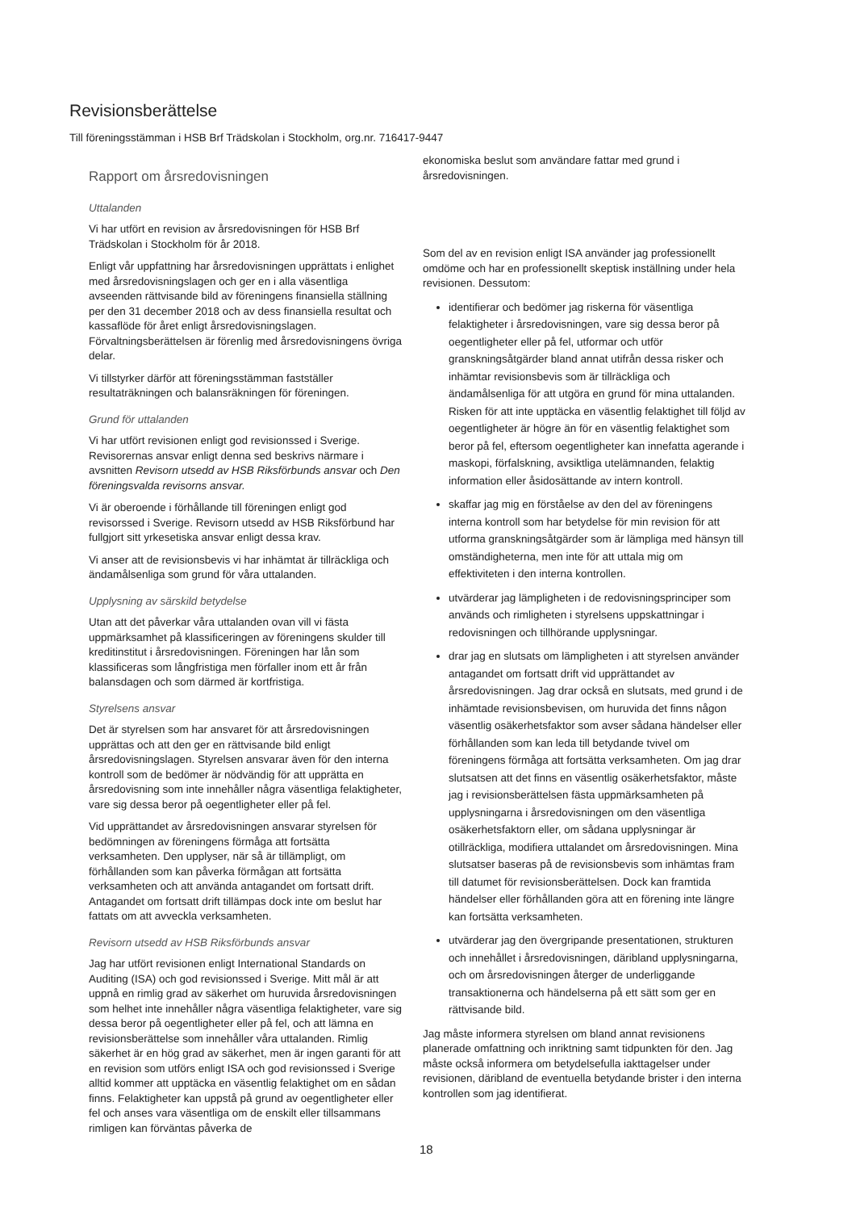Revisionsberättelse
Till föreningsstämman i HSB Brf Trädskolan i Stockholm, org.nr. 716417-9447
Rapport om årsredovisningen
Uttalanden
Vi har utfört en revision av årsredovisningen för HSB Brf Trädskolan i Stockholm för år 2018.
Enligt vår uppfattning har årsredovisningen upprättats i enlighet med årsredovisningslagen och ger en i alla väsentliga avseenden rättvisande bild av föreningens finansiella ställning per den 31 december 2018 och av dess finansiella resultat och kassaflöde för året enligt årsredovisningslagen. Förvaltningsberättelsen är förenlig med årsredovisningens övriga delar.
Vi tillstyrker därför att föreningsstämman fastställer resultaträkningen och balansräkningen för föreningen.
Grund för uttalanden
Vi har utfört revisionen enligt god revisionssed i Sverige. Revisorernas ansvar enligt denna sed beskrivs närmare i avsnitten Revisorn utsedd av HSB Riksförbunds ansvar och Den föreningsvalda revisorns ansvar.
Vi är oberoende i förhållande till föreningen enligt god revisorssed i Sverige. Revisorn utsedd av HSB Riksförbund har fullgjort sitt yrkesetiska ansvar enligt dessa krav.
Vi anser att de revisionsbevis vi har inhämtat är tillräckliga och ändamålsenliga som grund för våra uttalanden.
Upplysning av särskild betydelse
Utan att det påverkar våra uttalanden ovan vill vi fästa uppmärksamhet på klassificeringen av föreningens skulder till kreditinstitut i årsredovisningen. Föreningen har lån som klassificeras som långfristiga men förfaller inom ett år från balansdagen och som därmed är kortfristiga.
Styrelsens ansvar
Det är styrelsen som har ansvaret för att årsredovisningen upprättas och att den ger en rättvisande bild enligt årsredovisningslagen. Styrelsen ansvarar även för den interna kontroll som de bedömer är nödvändig för att upprätta en årsredovisning som inte innehåller några väsentliga felaktigheter, vare sig dessa beror på oegentligheter eller på fel.
Vid upprättandet av årsredovisningen ansvarar styrelsen för bedömningen av föreningens förmåga att fortsätta verksamheten. Den upplyser, när så är tillämpligt, om förhållanden som kan påverka förmågan att fortsätta verksamheten och att använda antagandet om fortsatt drift. Antagandet om fortsatt drift tillämpas dock inte om beslut har fattats om att avveckla verksamheten.
Revisorn utsedd av HSB Riksförbunds ansvar
Jag har utfört revisionen enligt International Standards on Auditing (ISA) och god revisionssed i Sverige. Mitt mål är att uppnå en rimlig grad av säkerhet om huruvida årsredovisningen som helhet inte innehåller några väsentliga felaktigheter, vare sig dessa beror på oegentligheter eller på fel, och att lämna en revisionsberättelse som innehåller våra uttalanden. Rimlig säkerhet är en hög grad av säkerhet, men är ingen garanti för att en revision som utförs enligt ISA och god revisionssed i Sverige alltid kommer att upptäcka en väsentlig felaktighet om en sådan finns. Felaktigheter kan uppstå på grund av oegentligheter eller fel och anses vara väsentliga om de enskilt eller tillsammans rimligen kan förväntas påverka de
ekonomiska beslut som användare fattar med grund i årsredovisningen.
Som del av en revision enligt ISA använder jag professionellt omdöme och har en professionellt skeptisk inställning under hela revisionen. Dessutom:
identifierar och bedömer jag riskerna för väsentliga felaktigheter i årsredovisningen, vare sig dessa beror på oegentligheter eller på fel, utformar och utför granskningsåtgärder bland annat utifrån dessa risker och inhämtar revisionsbevis som är tillräckliga och ändamålsenliga för att utgöra en grund för mina uttalanden. Risken för att inte upptäcka en väsentlig felaktighet till följd av oegentligheter är högre än för en väsentlig felaktighet som beror på fel, eftersom oegentligheter kan innefatta agerande i maskopi, förfalskning, avsiktliga utelämnanden, felaktig information eller åsidosättande av intern kontroll.
skaffar jag mig en förståelse av den del av föreningens interna kontroll som har betydelse för min revision för att utforma granskningsåtgärder som är lämpliga med hänsyn till omständigheterna, men inte för att uttala mig om effektiviteten i den interna kontrollen.
utvärderar jag lämpligheten i de redovisningsprinciper som används och rimligheten i styrelsens uppskattningar i redovisningen och tillhörande upplysningar.
drar jag en slutsats om lämpligheten i att styrelsen använder antagandet om fortsatt drift vid upprättandet av årsredovisningen. Jag drar också en slutsats, med grund i de inhämtade revisionsbevisen, om huruvida det finns någon väsentlig osäkerhetsfaktor som avser sådana händelser eller förhållanden som kan leda till betydande tvivel om föreningens förmåga att fortsätta verksamheten. Om jag drar slutsatsen att det finns en väsentlig osäkerhetsfaktor, måste jag i revisionsberättelsen fästa uppmärksamheten på upplysningarna i årsredovisningen om den väsentliga osäkerhetsfaktorn eller, om sådana upplysningar är otillräckliga, modifiera uttalandet om årsredovisningen. Mina slutsatser baseras på de revisionsbevis som inhämtas fram till datumet för revisionsberättelsen. Dock kan framtida händelser eller förhållanden göra att en förening inte längre kan fortsätta verksamheten.
utvärderar jag den övergripande presentationen, strukturen och innehållet i årsredovisningen, däribland upplysningarna, och om årsredovisningen återger de underliggande transaktionerna och händelserna på ett sätt som ger en rättvisande bild.
Jag måste informera styrelsen om bland annat revisionens planerade omfattning och inriktning samt tidpunkten för den. Jag måste också informera om betydelsefulla iakttagelser under revisionen, däribland de eventuella betydande brister i den interna kontrollen som jag identifierat.
18